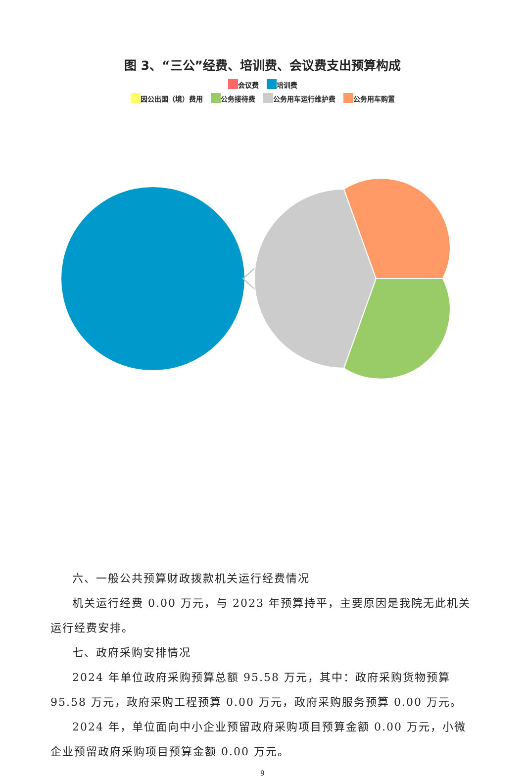图 3、“三公”经费、培训费、会议费支出预算构成
会议费 培训费
因公出国（境）费用 公务接待费 公务用车运行维护费 公务用车购置
六、一般公共预算财政拨款机关运行经费情况
机关运行经费 0.00 万元，与 2023 年预算持平，主要原因是我院无此机关运行经费安排。
七、政府采购安排情况
2024 年单位政府采购预算总额 95.58 万元，其中：政府采购货物预算 95.58 万元，政府采购工程预算 0.00 万元，政府采购服务预算 0.00 万元。
2024 年，单位面向中小企业预留政府采购项目预算金额 0.00 万元，小微企业预留政府采购项目预算金额 0.00 万元。
9